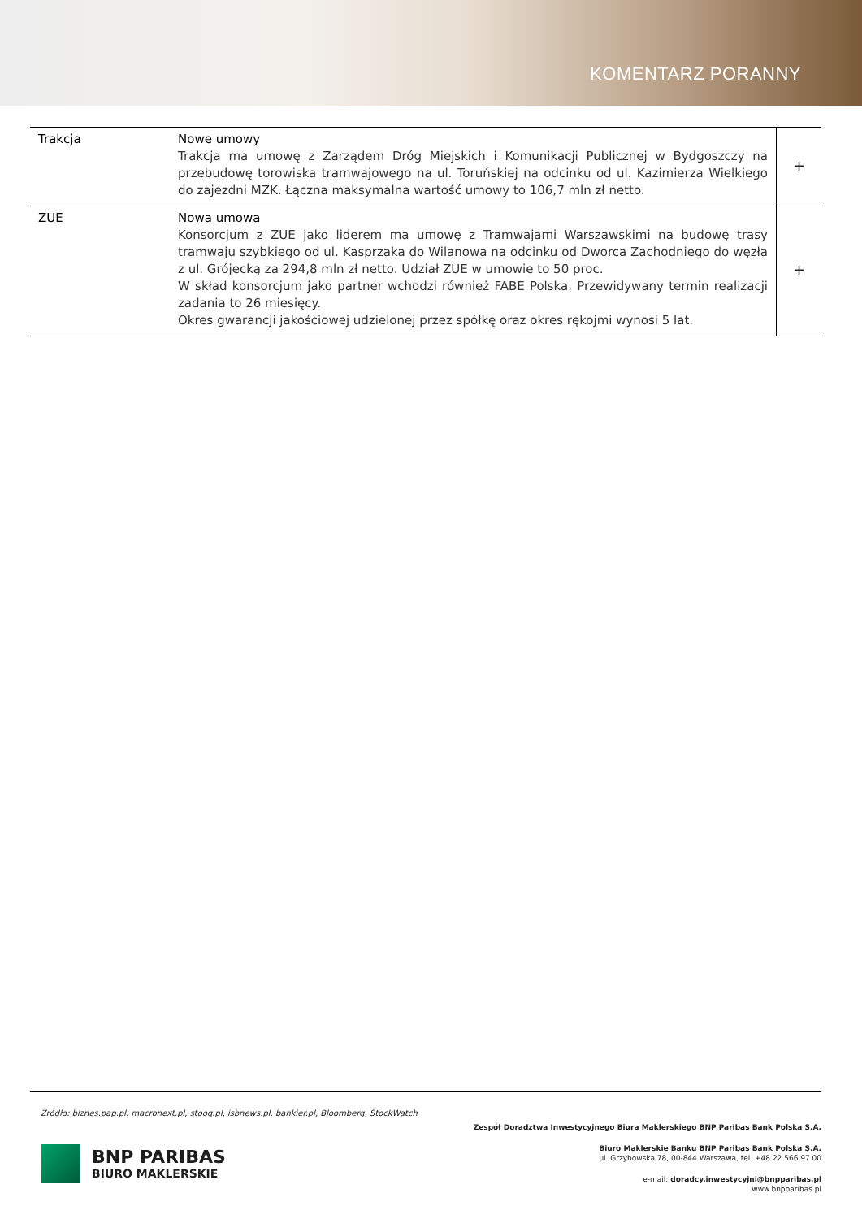KOMENTARZ PORANNY
| Trakcja | Nowe umowy Trakcja ma umowę z Zarządem Dróg Miejskich i Komunikacji Publicznej w Bydgoszczy na przebudowę torowiska tramwajowego na ul. Toruńskiej na odcinku od ul. Kazimierza Wielkiego do zajezdni MZK. Łączna maksymalna wartość umowy to 106,7 mln zł netto. | + |
| ZUE | Nowa umowa Konsorcjum z ZUE jako liderem ma umowę z Tramwajami Warszawskimi na budowę trasy tramwaju szybkiego od ul. Kasprzaka do Wilanowa na odcinku od Dworca Zachodniego do węzła z ul. Grójecką za 294,8 mln zł netto. Udział ZUE w umowie to 50 proc. W skład konsorcjum jako partner wchodzi również FABE Polska. Przewidywany termin realizacji zadania to 26 miesięcy. Okres gwarancji jakościowej udzielonej przez spółkę oraz okres rękojmi wynosi 5 lat. | + |
Źródło: biznes.pap.pl. macronext.pl, stooq.pl, isbnews.pl, bankier.pl, Bloomberg, StockWatch
BNP PARIBAS
BIURO MAKLERSKIE
Zespół Doradztwa Inwestycyjnego Biura Maklerskiego BNP Paribas Bank Polska S.A.
Biuro Maklerskie Banku BNP Paribas Bank Polska S.A.
ul. Grzybowska 78, 00-844 Warszawa, tel. +48 22 566 97 00
e-mail: doradcy.inwestycyjni@bnpparibas.pl
www.bnpparibas.pl